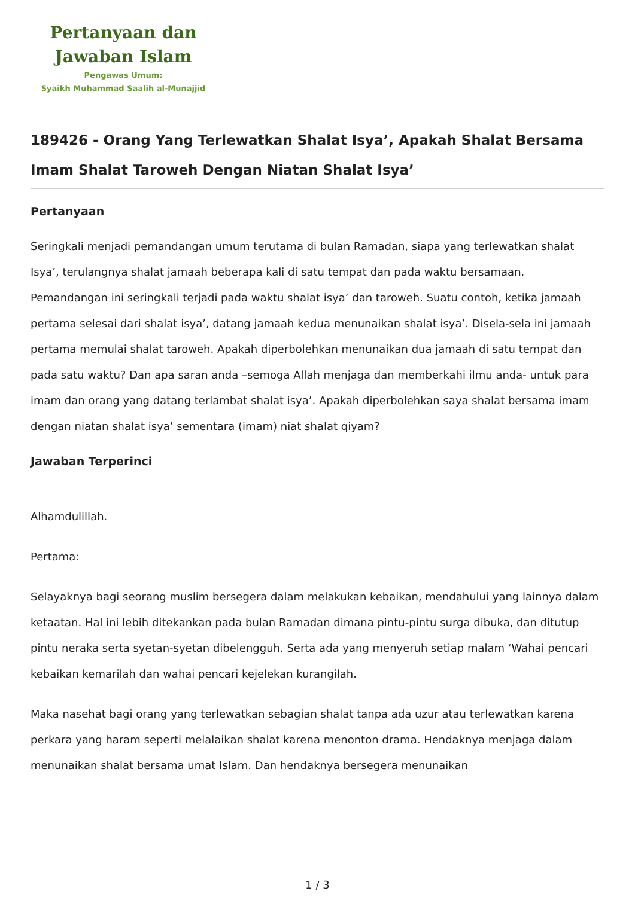Pertanyaan dan
Jawaban Islam
Pengawas Umum:
Syaikh Muhammad Saalih al-Munajjid
189426 - Orang Yang Terlewatkan Shalat Isya’, Apakah Shalat Bersama Imam Shalat Taroweh Dengan Niatan Shalat Isya’
Pertanyaan
Seringkali menjadi pemandangan umum terutama di bulan Ramadan, siapa yang terlewatkan shalat Isya’, terulangnya shalat jamaah beberapa kali di satu tempat dan pada waktu bersamaan. Pemandangan ini seringkali terjadi pada waktu shalat isya’ dan taroweh. Suatu contoh, ketika jamaah pertama selesai dari shalat isya’, datang jamaah kedua menunaikan shalat isya’. Disela-sela ini jamaah pertama memulai shalat taroweh. Apakah diperbolehkan menunaikan dua jamaah di satu tempat dan pada satu waktu? Dan apa saran anda –semoga Allah menjaga dan memberkahi ilmu anda- untuk para imam dan orang yang datang terlambat shalat isya’. Apakah diperbolehkan saya shalat bersama imam dengan niatan shalat isya’ sementara (imam) niat shalat qiyam?
Jawaban Terperinci
Alhamdulillah.
Pertama:
Selayaknya bagi seorang muslim bersegera dalam melakukan kebaikan, mendahului yang lainnya dalam ketaatan. Hal ini lebih ditekankan pada bulan Ramadan dimana pintu-pintu surga dibuka, dan ditutup pintu neraka serta syetan-syetan dibelengguh. Serta ada yang menyeruh setiap malam ‘Wahai pencari kebaikan kemarilah dan wahai pencari kejelekan kurangilah.
Maka nasehat bagi orang yang terlewatkan sebagian shalat tanpa ada uzur atau terlewatkan karena perkara yang haram seperti melalaikan shalat karena menonton drama. Hendaknya menjaga dalam menunaikan shalat bersama umat Islam. Dan hendaknya bersegera menunaikan
1 / 3